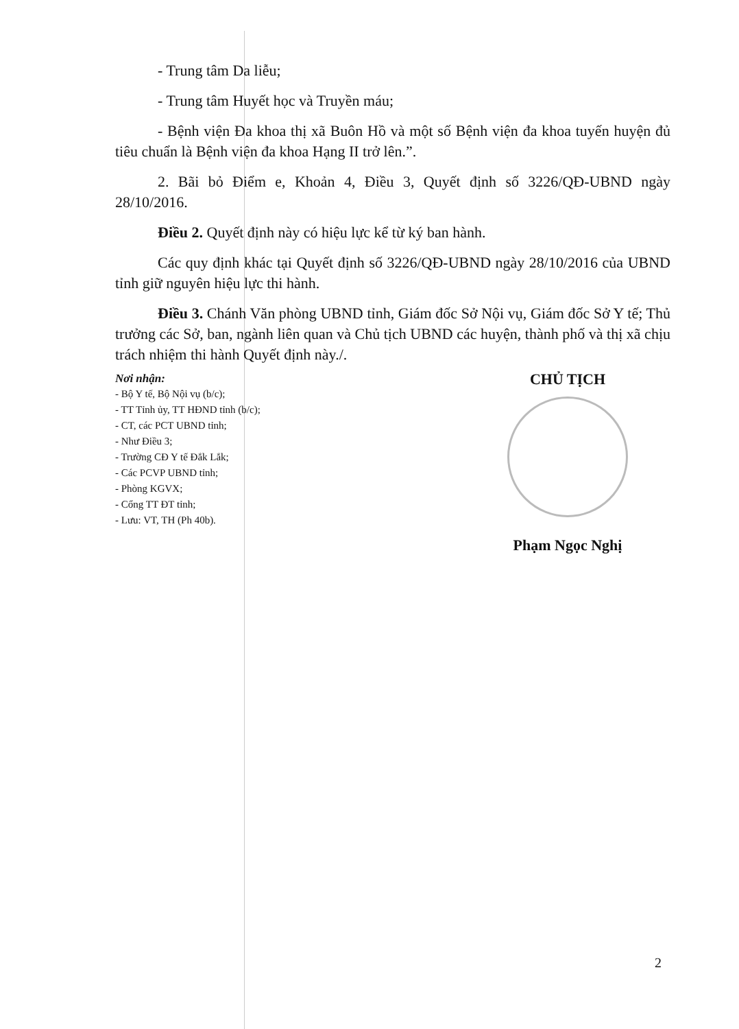- Trung tâm Da liễu;
- Trung tâm Huyết học và Truyền máu;
- Bệnh viện Đa khoa thị xã Buôn Hồ và một số Bệnh viện đa khoa tuyến huyện đủ tiêu chuẩn là Bệnh viện đa khoa Hạng II trở lên.”.
2. Bãi bỏ Điểm e, Khoản 4, Điều 3, Quyết định số 3226/QĐ-UBND ngày 28/10/2016.
Điều 2. Quyết định này có hiệu lực kể từ ký ban hành.
Các quy định khác tại Quyết định số 3226/QĐ-UBND ngày 28/10/2016 của UBND tỉnh giữ nguyên hiệu lực thi hành.
Điều 3. Chánh Văn phòng UBND tỉnh, Giám đốc Sở Nội vụ, Giám đốc Sở Y tế; Thủ trưởng các Sở, ban, ngành liên quan và Chủ tịch UBND các huyện, thành phố và thị xã chịu trách nhiệm thi hành Quyết định này./.
Nơi nhận:
- Bộ Y tế, Bộ Nội vụ (b/c);
- TT Tỉnh ủy, TT HĐND tỉnh (b/c);
- CT, các PCT UBND tỉnh;
- Như Điều 3;
- Trường CĐ Y tế Đắk Lắk;
- Các PCVP UBND tỉnh;
- Phòng KGVX;
- Cổng TT ĐT tỉnh;
- Lưu: VT, TH (Ph 40b).
CHỦ TỊCH
Phạm Ngọc Nghị
2